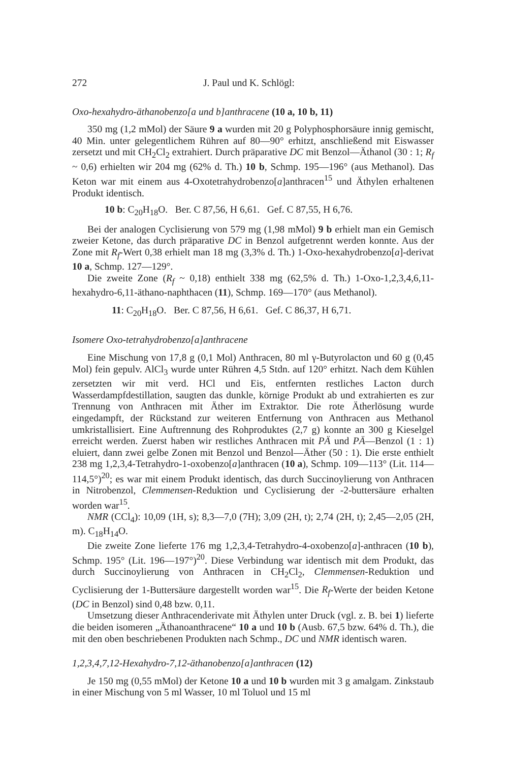272 J. Paul und K. Schlögl:
Oxo-hexahydro-äthanobenzo[a und b]anthracene (10 a, 10 b, 11)
350 mg (1,2 mMol) der Säure 9 a wurden mit 20 g Polyphosphorsäure innig gemischt, 40 Min. unter gelegentlichem Rühren auf 80—90° erhitzt, anschließend mit Eiswasser zersetzt und mit CH<sub>2</sub>Cl<sub>2</sub> extrahiert. Durch präparative DC mit Benzol—Äthanol (30 : 1; R<sub>f</sub> ~ 0,6) erhielten wir 204 mg (62% d. Th.) 10 b, Schmp. 195—196° (aus Methanol). Das Keton war mit einem aus 4-Oxotetrahydrobenzo[a]anthracen<sup>15</sup> und Äthylen erhaltenen Produkt identisch.
10 b: C<sub>20</sub>H<sub>18</sub>O. Ber. C 87,56, H 6,61. Gef. C 87,55, H 6,76.
Bei der analogen Cyclisierung von 579 mg (1,98 mMol) 9 b erhielt man ein Gemisch zweier Ketone, das durch präparative DC in Benzol aufgetrennt werden konnte. Aus der Zone mit R<sub>f</sub>-Wert 0,38 erhielt man 18 mg (3,3% d. Th.) 1-Oxo-hexahydrobenzo[a]-derivat 10 a, Schmp. 127—129°.
Die zweite Zone (R<sub>f</sub> ~ 0,18) enthielt 338 mg (62,5% d. Th.) 1-Oxo-1,2,3,4,6,11-hexahydro-6,11-äthano-naphthacen (11), Schmp. 169—170° (aus Methanol).
11: C<sub>20</sub>H<sub>18</sub>O. Ber. C 87,56, H 6,61. Gef. C 86,37, H 6,71.
Isomere Oxo-tetrahydrobenzo[a]anthracene
Eine Mischung von 17,8 g (0,1 Mol) Anthracen, 80 ml γ-Butyrolacton und 60 g (0,45 Mol) fein gepulv. AlCl<sub>3</sub> wurde unter Rühren 4,5 Stdn. auf 120° erhitzt. Nach dem Kühlen zersetzten wir mit verd. HCl und Eis, entfernten restliches Lacton durch Wasserdampfdestillation, saugten das dunkle, körnige Produkt ab und extrahierten es zur Trennung von Anthracen mit Äther im Extraktor. Die rote Ätherlösung wurde eingedampft, der Rückstand zur weiteren Entfernung von Anthracen aus Methanol umkristallisiert. Eine Auftrennung des Rohproduktes (2,7 g) konnte an 300 g Kieselgel erreicht werden. Zuerst haben wir restliches Anthracen mit PÄ und PÄ—Benzol (1 : 1) eluiert, dann zwei gelbe Zonen mit Benzol und Benzol—Äther (50 : 1). Die erste enthielt 238 mg 1,2,3,4-Tetrahydro-1-oxobenzo[a]anthracen (10 a), Schmp. 109—113° (Lit. 114—114,5°)<sup>20</sup>; es war mit einem Produkt identisch, das durch Succinoylierung von Anthracen in Nitrobenzol, Clemmensen-Reduktion und Cyclisierung der -2-buttersäure erhalten worden war<sup>15</sup>.
NMR (CCl<sub>4</sub>): 10,09 (1H, s); 8,3—7,0 (7H); 3,09 (2H, t); 2,74 (2H, t); 2,45—2,05 (2H, m). C<sub>18</sub>H<sub>14</sub>O.
Die zweite Zone lieferte 176 mg 1,2,3,4-Tetrahydro-4-oxobenzo[a]-anthracen (10 b), Schmp. 195° (Lit. 196—197°)<sup>20</sup>. Diese Verbindung war identisch mit dem Produkt, das durch Succinoylierung von Anthracen in CH<sub>2</sub>Cl<sub>2</sub>, Clemmensen-Reduktion und Cyclisierung der 1-Buttersäure dargestellt worden war<sup>15</sup>. Die R<sub>f</sub>-Werte der beiden Ketone (DC in Benzol) sind 0,48 bzw. 0,11.
Umsetzung dieser Anthracenderivate mit Äthylen unter Druck (vgl. z. B. bei 1) lieferte die beiden isomeren „Äthanoanthracene“ 10 a und 10 b (Ausb. 67,5 bzw. 64% d. Th.), die mit den oben beschriebenen Produkten nach Schmp., DC und NMR identisch waren.
1,2,3,4,7,12-Hexahydro-7,12-äthanobenzo[a]anthracen (12)
Je 150 mg (0,55 mMol) der Ketone 10 a und 10 b wurden mit 3 g amalgam. Zinkstaub in einer Mischung von 5 ml Wasser, 10 ml Toluol und 15 ml